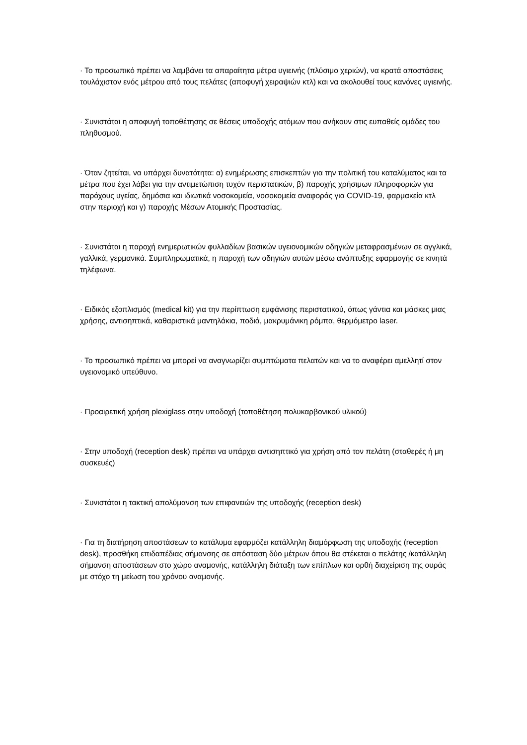· Το προσωπικό πρέπει να λαμβάνει τα απαραίτητα μέτρα υγιεινής (πλύσιμο χεριών), να κρατά αποστάσεις τουλάχιστον ενός μέτρου από τους πελάτες (αποφυγή χειραψιών κτλ) και να ακολουθεί τους κανόνες υγιεινής.
· Συνιστάται η αποφυγή τοποθέτησης σε θέσεις υποδοχής ατόμων που ανήκουν στις ευπαθείς ομάδες του πληθυσμού.
· Όταν ζητείται, να υπάρχει δυνατότητα: α) ενημέρωσης επισκεπτών για την πολιτική του καταλύματος και τα μέτρα που έχει λάβει για την αντιμετώπιση τυχόν περιστατικών, β) παροχής χρήσιμων πληροφοριών για παρόχους υγείας, δημόσια και ιδιωτικά νοσοκομεία, νοσοκομεία αναφοράς για COVID-19, φαρμακεία κτλ στην περιοχή και γ) παροχής Μέσων Ατομικής Προστασίας.
· Συνιστάται η παροχή ενημερωτικών φυλλαδίων βασικών υγειονομικών οδηγιών μεταφρασμένων σε αγγλικά, γαλλικά, γερμανικά. Συμπληρωματικά, η παροχή των οδηγιών αυτών μέσω ανάπτυξης εφαρμογής σε κινητά τηλέφωνα.
· Ειδικός εξοπλισμός (medical kit) για την περίπτωση εμφάνισης περιστατικού, όπως γάντια και μάσκες μιας χρήσης, αντισηπτικά, καθαριστικά μαντηλάκια, ποδιά, μακρυμάνικη ρόμπα, θερμόμετρο laser.
· Το προσωπικό πρέπει να μπορεί να αναγνωρίζει συμπτώματα πελατών και να το αναφέρει αμελλητί στον υγειονομικό υπεύθυνο.
· Προαιρετική χρήση plexiglass στην υποδοχή (τοποθέτηση πολυκαρβονικού υλικού)
· Στην υποδοχή (reception desk) πρέπει να υπάρχει αντισηπτικό για χρήση από τον πελάτη (σταθερές ή μη συσκευές)
· Συνιστάται η τακτική απολύμανση των επιφανειών της υποδοχής (reception desk)
· Για τη διατήρηση αποστάσεων το κατάλυμα εφαρμόζει κατάλληλη διαμόρφωση της υποδοχής (reception desk), προσθήκη επιδαπέδιας σήμανσης σε απόσταση δύο μέτρων όπου θα στέκεται ο πελάτης /κατάλληλη σήμανση αποστάσεων στο χώρο αναμονής, κατάλληλη διάταξη των επίπλων και ορθή διαχείριση της ουράς με στόχο τη μείωση του χρόνου αναμονής.